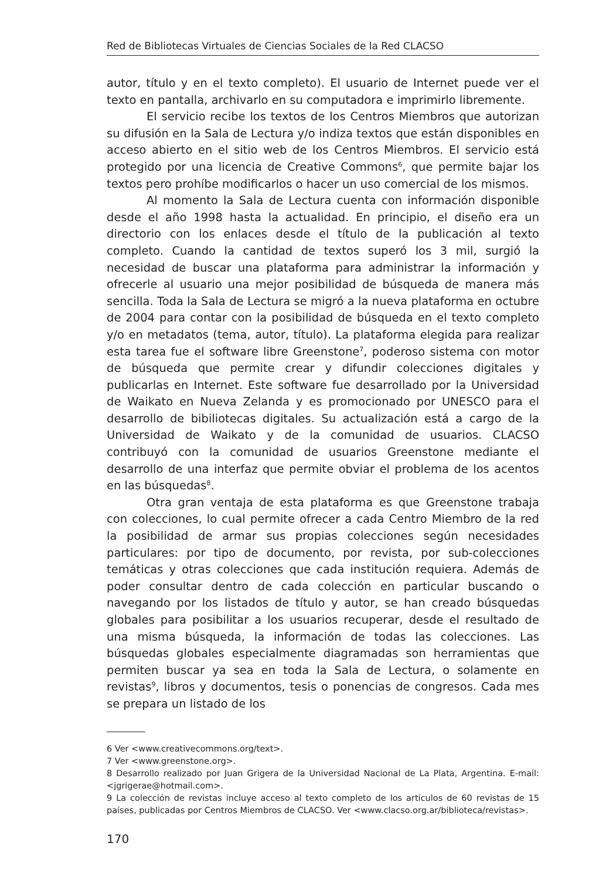Red de Bibliotecas Virtuales de Ciencias Sociales de la Red CLACSO
autor, título y en el texto completo). El usuario de Internet puede ver el texto en pantalla, archivarlo en su computadora e imprimirlo libremente.
El servicio recibe los textos de los Centros Miembros que autorizan su difusión en la Sala de Lectura y/o indiza textos que están disponibles en acceso abierto en el sitio web de los Centros Miembros. El servicio está protegido por una licencia de Creative Commons<sup>6</sup>, que permite bajar los textos pero prohíbe modificarlos o hacer un uso comercial de los mismos.
Al momento la Sala de Lectura cuenta con información disponible desde el año 1998 hasta la actualidad. En principio, el diseño era un directorio con los enlaces desde el título de la publicación al texto completo. Cuando la cantidad de textos superó los 3 mil, surgió la necesidad de buscar una plataforma para administrar la información y ofrecerle al usuario una mejor posibilidad de búsqueda de manera más sencilla. Toda la Sala de Lectura se migró a la nueva plataforma en octubre de 2004 para contar con la posibilidad de búsqueda en el texto completo y/o en metadatos (tema, autor, título). La plataforma elegida para realizar esta tarea fue el software libre Greenstone<sup>7</sup>, poderoso sistema con motor de búsqueda que permite crear y difundir colecciones digitales y publicarlas en Internet. Este software fue desarrollado por la Universidad de Waikato en Nueva Zelanda y es promocionado por UNESCO para el desarrollo de bibiliotecas digitales. Su actualización está a cargo de la Universidad de Waikato y de la comunidad de usuarios. CLACSO contribuyó con la comunidad de usuarios Greenstone mediante el desarrollo de una interfaz que permite obviar el problema de los acentos en las búsquedas<sup>8</sup>.
Otra gran ventaja de esta plataforma es que Greenstone trabaja con colecciones, lo cual permite ofrecer a cada Centro Miembro de la red la posibilidad de armar sus propias colecciones según necesidades particulares: por tipo de documento, por revista, por sub-colecciones temáticas y otras colecciones que cada institución requiera. Además de poder consultar dentro de cada colección en particular buscando o navegando por los listados de título y autor, se han creado búsquedas globales para posibilitar a los usuarios recuperar, desde el resultado de una misma búsqueda, la información de todas las colecciones. Las búsquedas globales especialmente diagramadas son herramientas que permiten buscar ya sea en toda la Sala de Lectura, o solamente en revistas<sup>9</sup>, libros y documentos, tesis o ponencias de congresos. Cada mes se prepara un listado de los
6 Ver <www.creativecommons.org/text>.
7 Ver <www.greenstone.org>.
8 Desarrollo realizado por Juan Grigera de la Universidad Nacional de La Plata, Argentina. E-mail: <jgrigerae@hotmail.com>.
9 La colección de revistas incluye acceso al texto completo de los artículos de 60 revistas de 15 países, publicadas por Centros Miembros de CLACSO. Ver <www.clacso.org.ar/biblioteca/revistas>.
170